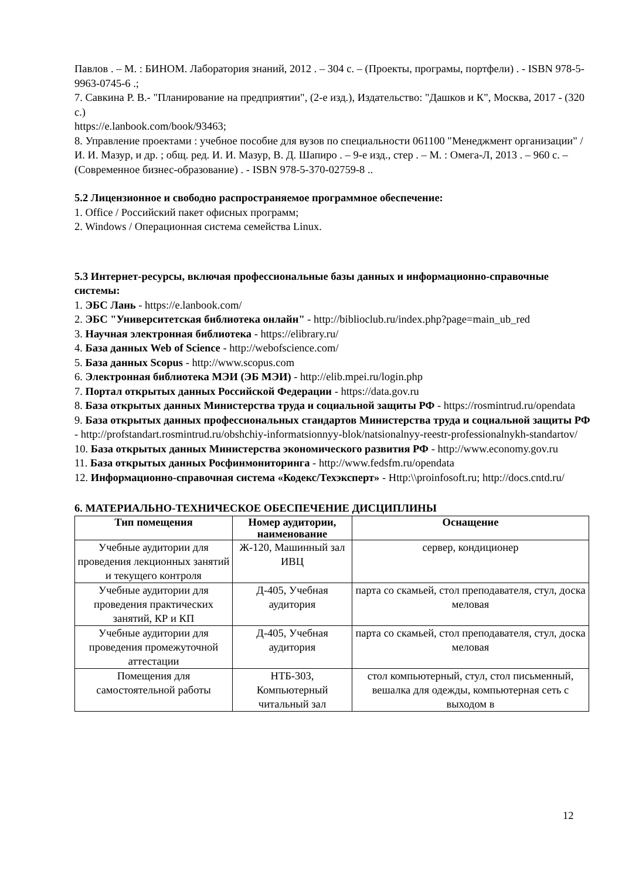Павлов . – М. : БИНОМ. Лаборатория знаний, 2012 . – 304 с. – (Проекты, програмы, портфели) . - ISBN 978-5-9963-0745-6 .;
7. Савкина Р. В.- "Планирование на предприятии", (2-е изд.), Издательство: "Дашков и К", Москва, 2017 - (320 с.)
https://e.lanbook.com/book/93463;
8. Управление проектами : учебное пособие для вузов по специальности 061100 "Менеджмент организации" / И. И. Мазур, и др. ; общ. ред. И. И. Мазур, В. Д. Шапиро . – 9-е изд., стер . – М. : Омега-Л, 2013 . – 960 с. – (Современное бизнес-образование) . - ISBN 978-5-370-02759-8 ..
5.2 Лицензионное и свободно распространяемое программное обеспечение:
1. Office / Российский пакет офисных программ;
2. Windows / Операционная система семейства Linux.
5.3 Интернет-ресурсы, включая профессиональные базы данных и информационно-справочные системы:
1. ЭБС Лань - https://e.lanbook.com/
2. ЭБС "Университетская библиотека онлайн" - http://biblioclub.ru/index.php?page=main_ub_red
3. Научная электронная библиотека - https://elibrary.ru/
4. База данных Web of Science - http://webofscience.com/
5. База данных Scopus - http://www.scopus.com
6. Электронная библиотека МЭИ (ЭБ МЭИ) - http://elib.mpei.ru/login.php
7. Портал открытых данных Российской Федерации - https://data.gov.ru
8. База открытых данных Министерства труда и социальной защиты РФ - https://rosmintrud.ru/opendata
9. База открытых данных профессиональных стандартов Министерства труда и социальной защиты РФ - http://profstandart.rosmintrud.ru/obshchiy-informatsionnyy-blok/natsionalnyy-reestr-professionalnykh-standartov/
10. База открытых данных Министерства экономического развития РФ - http://www.economy.gov.ru
11. База открытых данных Росфинмониторинга - http://www.fedsfm.ru/opendata
12. Информационно-справочная система «Кодекс/Техэксперт» - Http:\\proinfosoft.ru; http://docs.cntd.ru/
6. МАТЕРИАЛЬНО-ТЕХНИЧЕСКОЕ ОБЕСПЕЧЕНИЕ ДИСЦИПЛИНЫ
| Тип помещения | Номер аудитории, наименование | Оснащение |
| --- | --- | --- |
| Учебные аудитории для проведения лекционных занятий и текущего контроля | Ж-120, Машинный зал ИВЦ | сервер, кондиционер |
| Учебные аудитории для проведения практических занятий, КР и КП | Д-405, Учебная аудитория | парта со скамьей, стол преподавателя, стул, доска меловая |
| Учебные аудитории для проведения промежуточной аттестации | Д-405, Учебная аудитория | парта со скамьей, стол преподавателя, стул, доска меловая |
| Помещения для самостоятельной работы | НТБ-303, Компьютерный читальный зал | стол компьютерный, стул, стол письменный, вешалка для одежды, компьютерная сеть с выходом в |
12